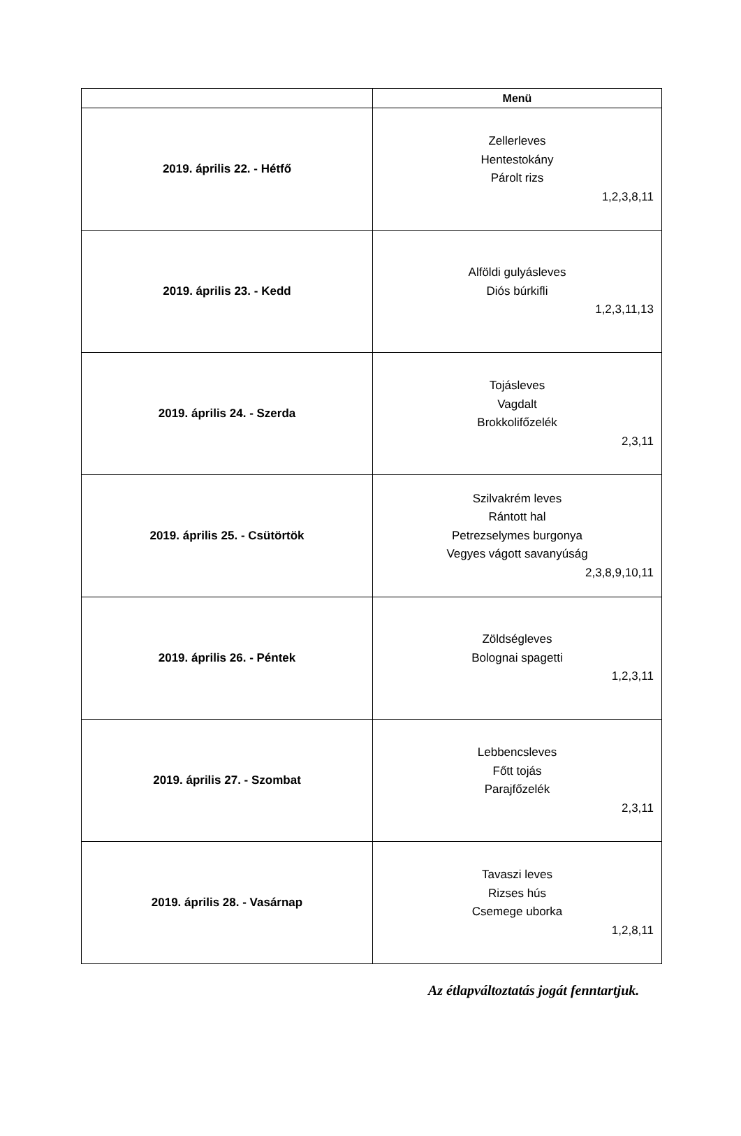| | Menü |
| --- | --- |
| 2019. április 22. - Hétfő | Zellerleves Hentestokány Párolt rizs 1,2,3,8,11 |
| 2019. április 23. - Kedd | Alföldi gulyásleves Diós búrkifli 1,2,3,11,13 |
| 2019. április 24. - Szerda | Tojásleves Vagdalt Brokkolifőzelék 2,3,11 |
| 2019. április 25. - Csütörtök | Szilvakrém leves Rántott hal Petrezselymes burgonya Vegyes vágott savanyúság 2,3,8,9,10,11 |
| 2019. április 26. - Péntek | Zöldségleves Bolognai spagetti 1,2,3,11 |
| 2019. április 27. - Szombat | Lebbencsleves Főtt tojás Parajfőzelék 2,3,11 |
| 2019. április 28. - Vasárnap | Tavaszi leves Rizses hús Csemege uborka 1,2,8,11 |
Az étlapváltoztatás jogát fenntartjuk.